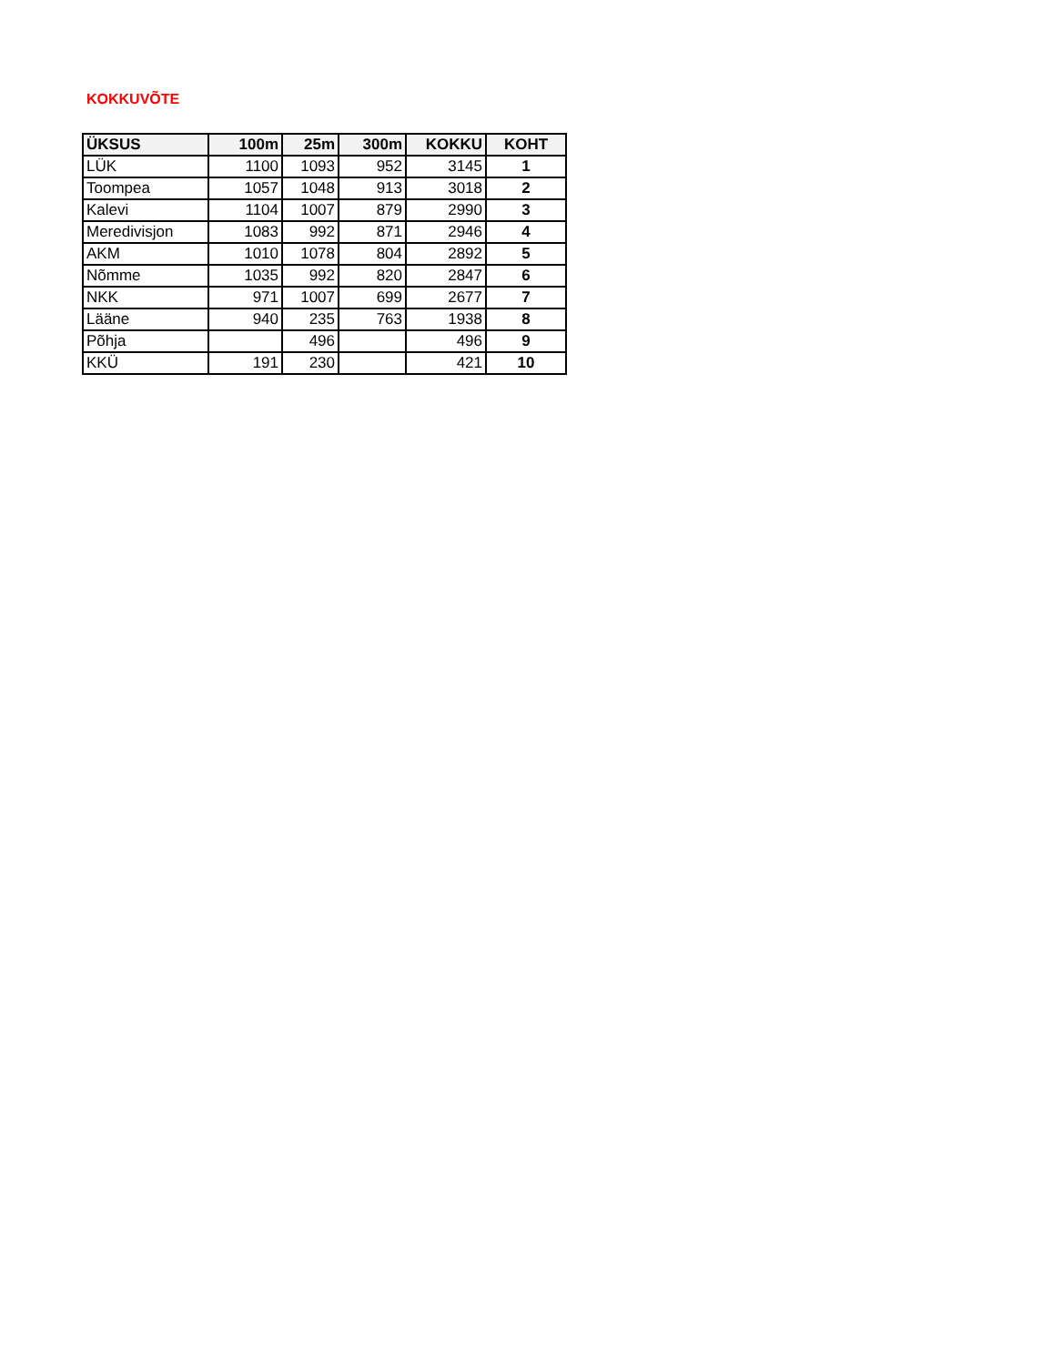KOKKUVÕTE
| ÜKSUS | 100m | 25m | 300m | KOKKU | KOHT |
| --- | --- | --- | --- | --- | --- |
| LÜK | 1100 | 1093 | 952 | 3145 | 1 |
| Toompea | 1057 | 1048 | 913 | 3018 | 2 |
| Kalevi | 1104 | 1007 | 879 | 2990 | 3 |
| Meredivisjon | 1083 | 992 | 871 | 2946 | 4 |
| AKM | 1010 | 1078 | 804 | 2892 | 5 |
| Nõmme | 1035 | 992 | 820 | 2847 | 6 |
| NKK | 971 | 1007 | 699 | 2677 | 7 |
| Lääne | 940 | 235 | 763 | 1938 | 8 |
| Põhja | | 496 | | 496 | 9 |
| KKÜ | 191 | 230 | | 421 | 10 |